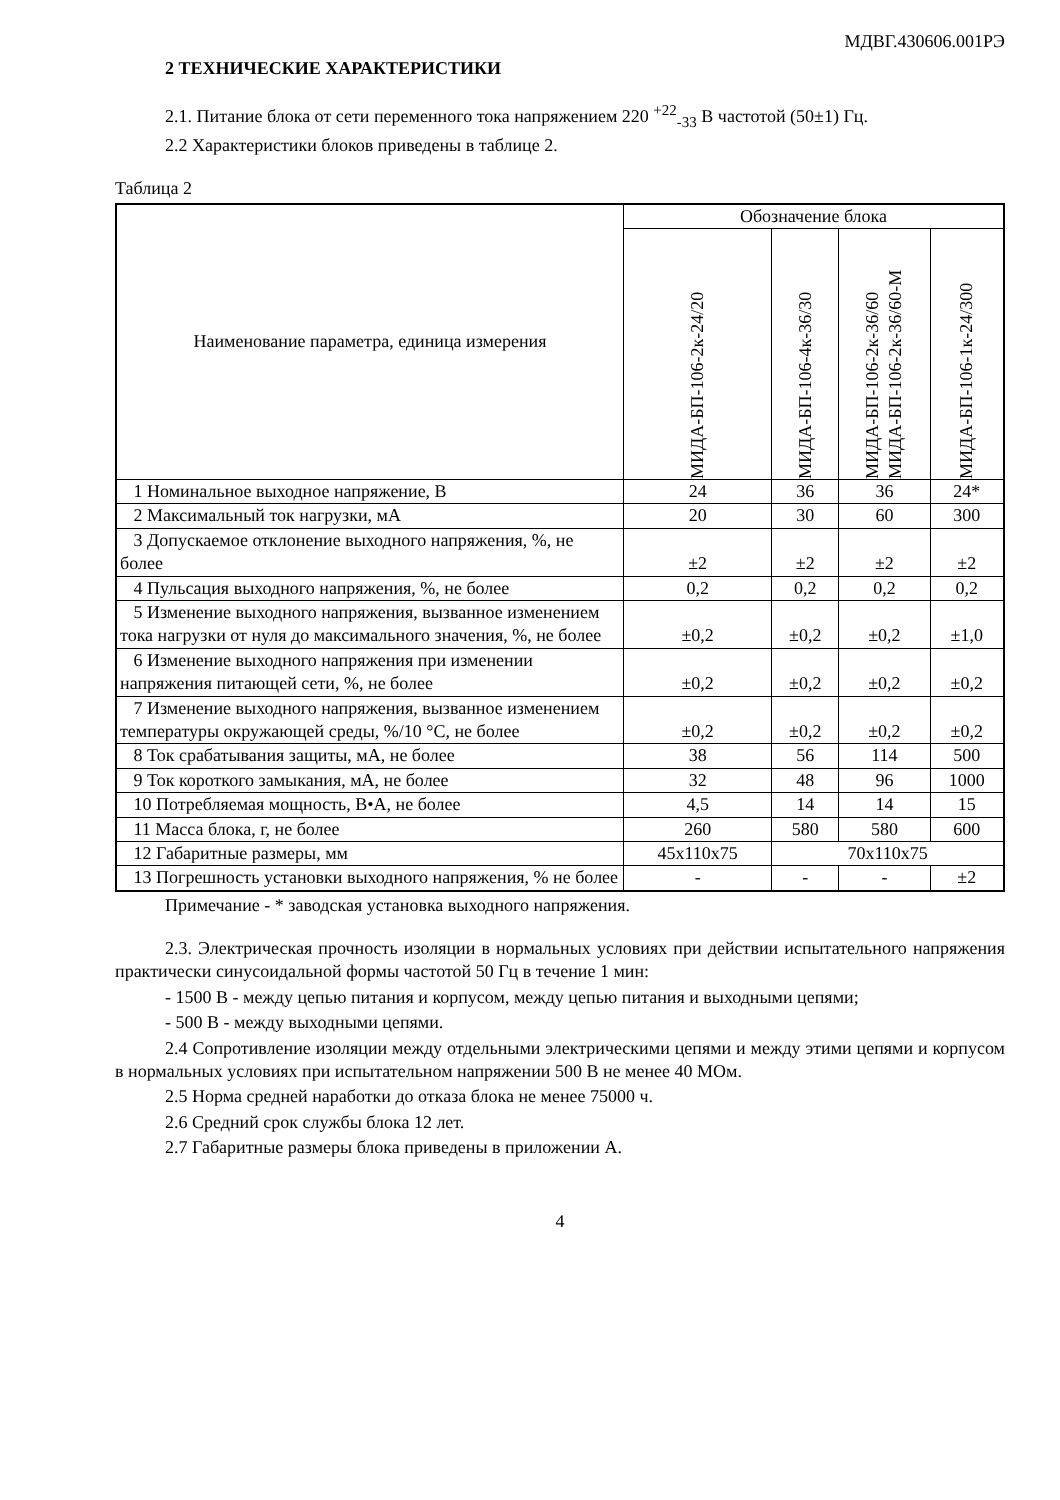МДВГ.430606.001РЭ
2 ТЕХНИЧЕСКИЕ ХАРАКТЕРИСТИКИ
2.1. Питание блока от сети переменного тока напряжением 220 <sup>+22</sup><sub>-33</sub> В частотой (50±1) Гц.
2.2 Характеристики блоков приведены в таблице 2.
Таблица 2
| Наименование параметра, единица измерения | Обозначение блока | | | |
| --- | --- | --- | --- | --- |
| | МИДА-БП-106-2к-24/20 | МИДА-БП-106-4к-36/30 | МИДА-БП-106-2к-36/60 МИДА-БП-106-2к-36/60-М | МИДА-БП-106-1к-24/300 |
| 1 Номинальное выходное напряжение, В | 24 | 36 | 36 | 24* |
| 2 Максимальный ток нагрузки, мА | 20 | 30 | 60 | 300 |
| 3 Допускаемое отклонение выходного напряжения, %, не более | ±2 | ±2 | ±2 | ±2 |
| 4 Пульсация выходного напряжения, %, не более | 0,2 | 0,2 | 0,2 | 0,2 |
| 5 Изменение выходного напряжения, вызванное изменением тока нагрузки от нуля до максимального значения, %, не более | ±0,2 | ±0,2 | ±0,2 | ±1,0 |
| 6 Изменение выходного напряжения при изменении напряжения питающей сети, %, не более | ±0,2 | ±0,2 | ±0,2 | ±0,2 |
| 7 Изменение выходного напряжения, вызванное изменением температуры окружающей среды, %/10 °С, не более | ±0,2 | ±0,2 | ±0,2 | ±0,2 |
| 8 Ток срабатывания защиты, мА, не более | 38 | 56 | 114 | 500 |
| 9 Ток короткого замыкания, мА, не более | 32 | 48 | 96 | 1000 |
| 10 Потребляемая мощность, В•А, не более | 4,5 | 14 | 14 | 15 |
| 11 Масса блока, г, не более | 260 | 580 | 580 | 600 |
| 12 Габаритные размеры, мм | 45x110x75 | 70x110x75 | | |
| 13 Погрешность установки выходного напряжения, % не более | - | - | - | ±2 |
Примечание - * заводская установка выходного напряжения.
2.3. Электрическая прочность изоляции в нормальных условиях при действии испытательного напряжения практически синусоидальной формы частотой 50 Гц в течение 1 мин:
- 1500 В - между цепью питания и корпусом, между цепью питания и выходными цепями;
- 500 В - между выходными цепями.
2.4 Сопротивление изоляции между отдельными электрическими цепями и между этими цепями и корпусом в нормальных условиях при испытательном напряжении 500 В не менее 40 МОм.
2.5 Норма средней наработки до отказа блока не менее 75000 ч.
2.6 Средний срок службы блока 12 лет.
2.7 Габаритные размеры блока приведены в приложении А.
4